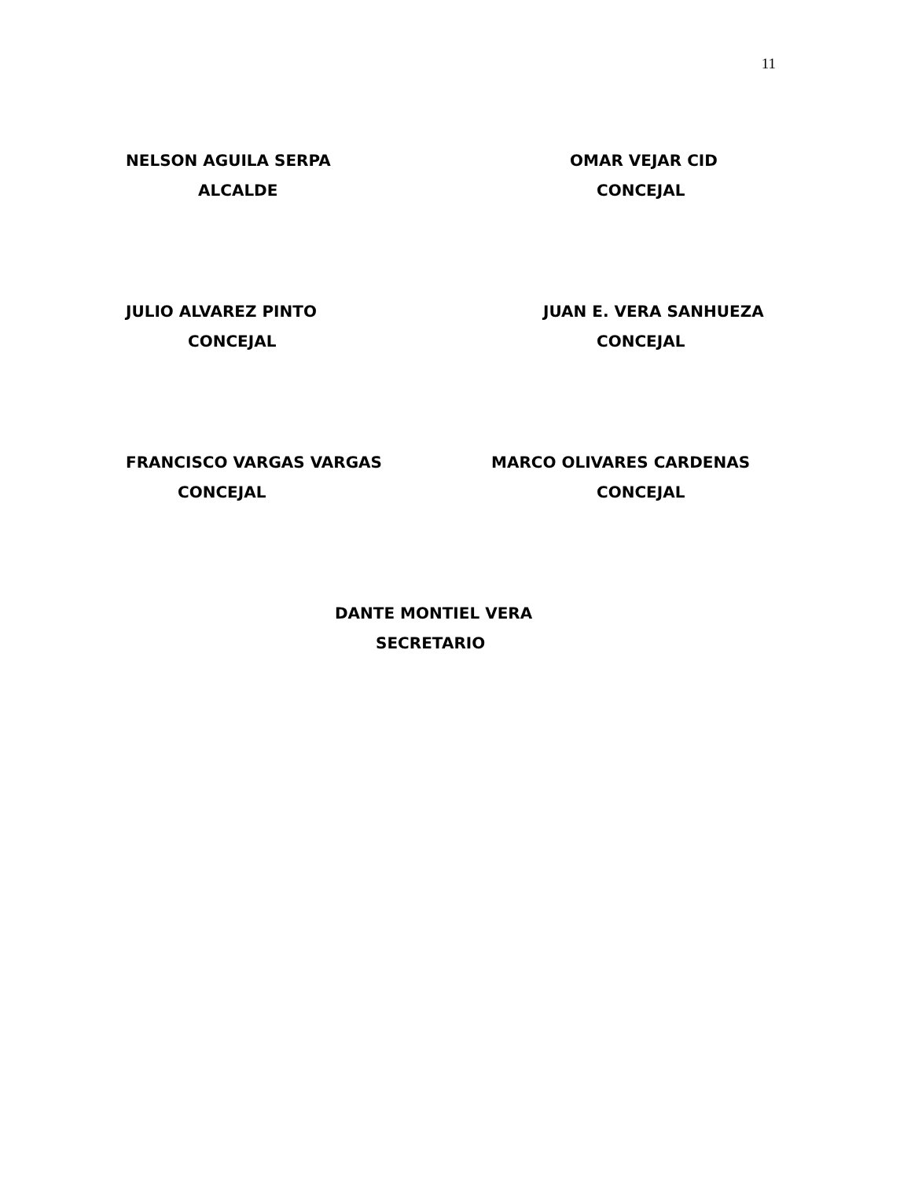11
NELSON AGUILA SERPA
ALCALDE
OMAR VEJAR CID
CONCEJAL
JULIO ALVAREZ PINTO
CONCEJAL
JUAN E. VERA SANHUEZA
CONCEJAL
FRANCISCO VARGAS VARGAS
CONCEJAL
MARCO OLIVARES CARDENAS
CONCEJAL
DANTE MONTIEL VERA
SECRETARIO